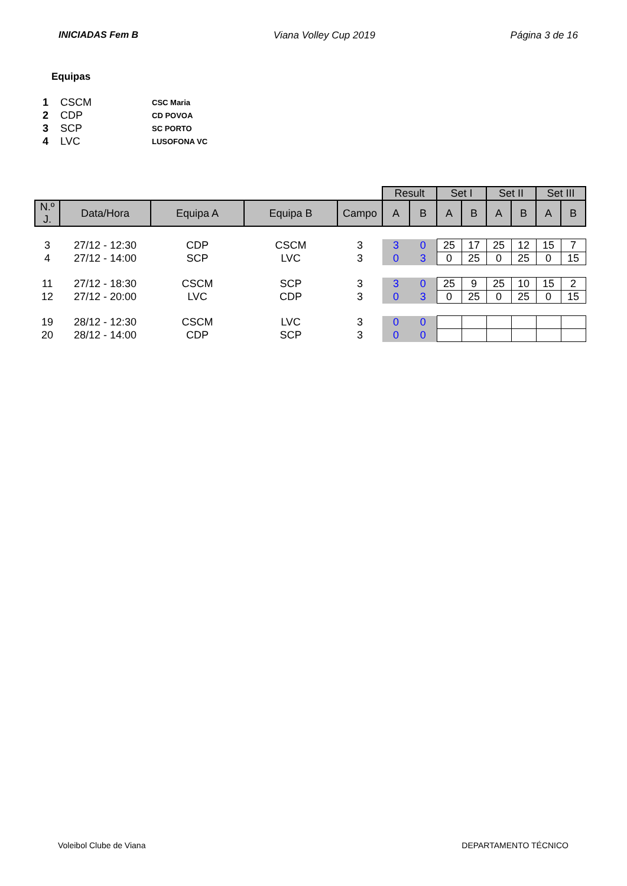INICIADAS Fem B Viana Volley Cup 2019 Página 3 de 16
Equipas
| 1 | CSCM | CSC Maria |
| 2 | CDP | CD POVOA |
| 3 | SCP | SC PORTO |
| 4 | LVC | LUSOFONA VC |
| | | | | | Result | | Set I | | Set II | | Set III | |
| N.º J. | Data/Hora | Equipa A | Equipa B | Campo | A | B | A | B | A | B | A | B |
| 3 | 27/12 - 12:30 | CDP | CSCM | 3 | 3 | 0 | 25 | 17 | 25 | 12 | 15 | 7 |
| 4 | 27/12 - 14:00 | SCP | LVC | 3 | 0 | 3 | 0 | 25 | 0 | 25 | 0 | 15 |
| 11 | 27/12 - 18:30 | CSCM | SCP | 3 | 3 | 0 | 25 | 9 | 25 | 10 | 15 | 2 |
| 12 | 27/12 - 20:00 | LVC | CDP | 3 | 0 | 3 | 0 | 25 | 0 | 25 | 0 | 15 |
| 19 | 28/12 - 12:30 | CSCM | LVC | 3 | 0 | 0 | | | | | | |
| 20 | 28/12 - 14:00 | CDP | SCP | 3 | 0 | 0 | | | | | | |
Voleibol Clube de Viana DEPARTAMENTO TÉCNICO